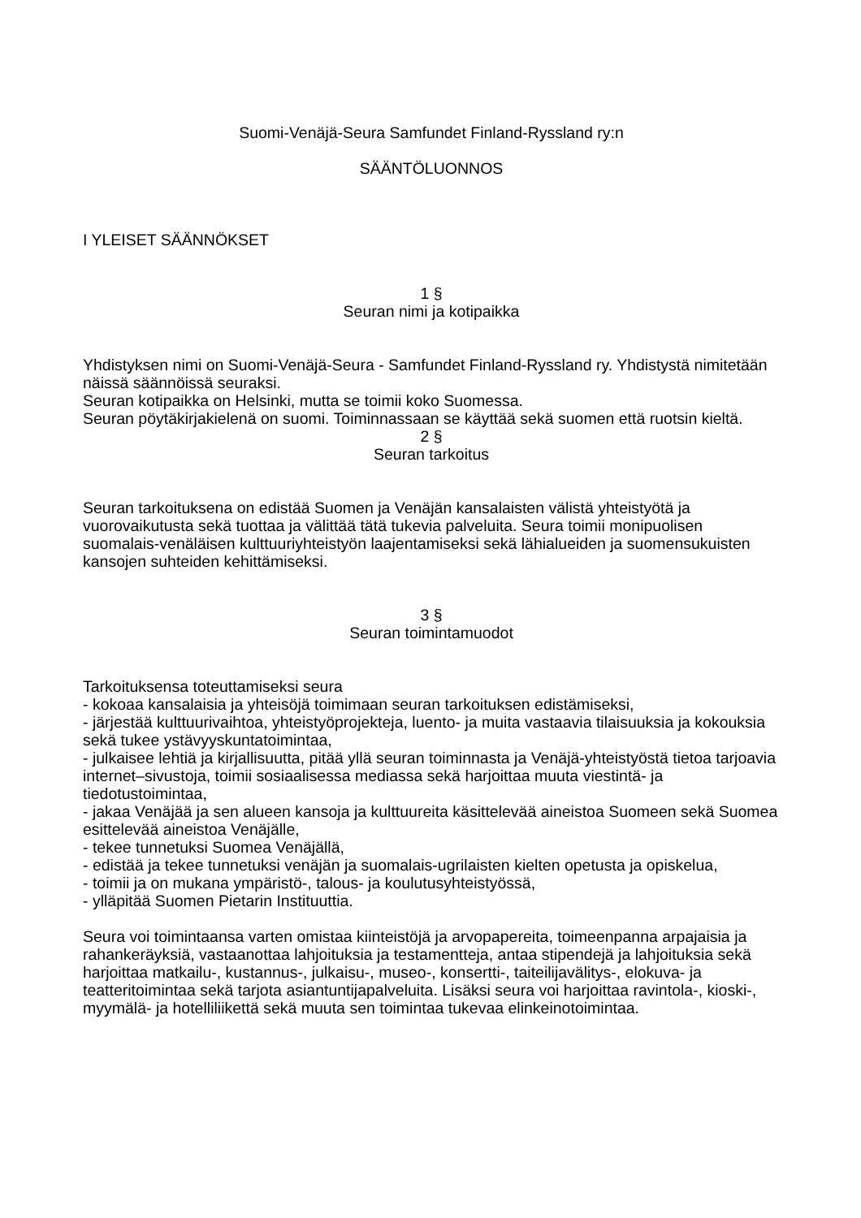Suomi-Venäjä-Seura Samfundet Finland-Ryssland ry:n
SÄÄNTÖLUONNOS
I YLEISET SÄÄNNÖKSET
1 §
Seuran nimi ja kotipaikka
Yhdistyksen nimi on Suomi-Venäjä-Seura - Samfundet Finland-Ryssland ry. Yhdistystä nimitetään näissä säännöissä seuraksi.
Seuran kotipaikka on Helsinki, mutta se toimii koko Suomessa.
Seuran pöytäkirjakielenä on suomi. Toiminnassaan se käyttää sekä suomen että ruotsin kieltä.
2 §
Seuran tarkoitus
Seuran tarkoituksena on edistää Suomen ja Venäjän kansalaisten välistä yhteistyötä ja vuorovaikutusta sekä tuottaa ja välittää tätä tukevia palveluita. Seura toimii monipuolisen suomalais-venäläisen kulttuuriyhteistyön laajentamiseksi sekä lähialueiden ja suomensukuisten kansojen suhteiden kehittämiseksi.
3 §
Seuran toimintamuodot
Tarkoituksensa toteuttamiseksi seura
- kokoaa kansalaisia ja yhteisöjä toimimaan seuran tarkoituksen edistämiseksi,
- järjestää kulttuurivaihtoa, yhteistyöprojekteja, luento- ja muita vastaavia tilaisuuksia ja kokouksia sekä tukee ystävyyskuntatoimintaa,
- julkaisee lehtiä ja kirjallisuutta, pitää yllä seuran toiminnasta ja Venäjä-yhteistyöstä tietoa tarjoavia internet–sivustoja, toimii sosiaalisessa mediassa sekä harjoittaa muuta viestintä- ja tiedotustoimintaa,
- jakaa Venäjää ja sen alueen kansoja ja kulttuureita käsittelevää aineistoa Suomeen sekä Suomea esittelevää aineistoa Venäjälle,
- tekee tunnetuksi Suomea Venäjällä,
- edistää ja tekee tunnetuksi venäjän ja suomalais-ugrilaisten kielten opetusta ja opiskelua,
- toimii ja on mukana ympäristö-, talous- ja koulutusyhteistyössä,
- ylläpitää Suomen Pietarin Instituuttia.
Seura voi toimintaansa varten omistaa kiinteistöjä ja arvopapereita, toimeenpanna arpajaisia ja rahankeräyksiä, vastaanottaa lahjoituksia ja testamentteja, antaa stipendejä ja lahjoituksia sekä harjoittaa matkailu-, kustannus-, julkaisu-, museo-, konsertti-, taiteilijavälitys-, elokuva- ja teatteritoimintaa sekä tarjota asiantuntijapalveluita. Lisäksi seura voi harjoittaa ravintola-, kioski-, myymälä- ja hotelliliikettä sekä muuta sen toimintaa tukevaa elinkeinotoimintaa.